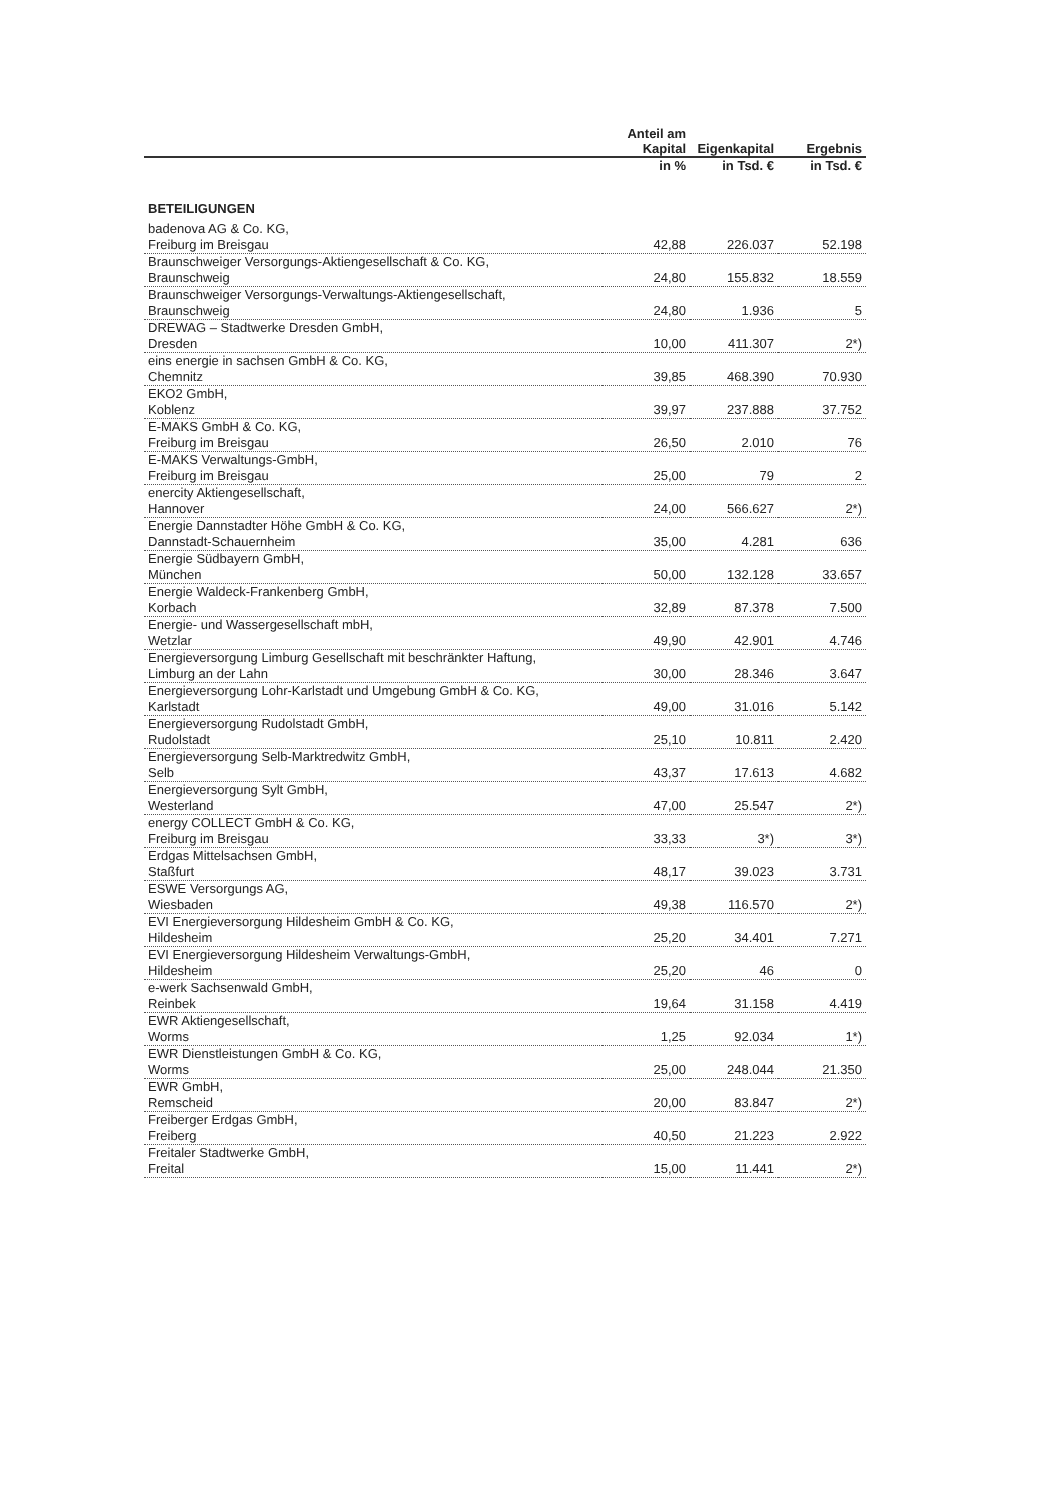| | Anteil am Kapital | Eigenkapital | Ergebnis |
| --- | --- | --- | --- |
| | in % | in Tsd. € | in Tsd. € |
| BETEILIGUNGEN | | | |
| badenova AG & Co. KG, Freiburg im Breisgau | 42,88 | 226.037 | 52.198 |
| Braunschweiger Versorgungs-Aktiengesellschaft & Co. KG, Braunschweig | 24,80 | 155.832 | 18.559 |
| Braunschweiger Versorgungs-Verwaltungs-Aktiengesellschaft, Braunschweig | 24,80 | 1.936 | 5 |
| DREWAG – Stadtwerke Dresden GmbH, Dresden | 10,00 | 411.307 | 2*) |
| eins energie in sachsen GmbH & Co. KG, Chemnitz | 39,85 | 468.390 | 70.930 |
| EKO2 GmbH, Koblenz | 39,97 | 237.888 | 37.752 |
| E-MAKS GmbH & Co. KG, Freiburg im Breisgau | 26,50 | 2.010 | 76 |
| E-MAKS Verwaltungs-GmbH, Freiburg im Breisgau | 25,00 | 79 | 2 |
| enercity Aktiengesellschaft, Hannover | 24,00 | 566.627 | 2*) |
| Energie Dannstadter Höhe GmbH & Co. KG, Dannstadt-Schauernheim | 35,00 | 4.281 | 636 |
| Energie Südbayern GmbH, München | 50,00 | 132.128 | 33.657 |
| Energie Waldeck-Frankenberg GmbH, Korbach | 32,89 | 87.378 | 7.500 |
| Energie- und Wassergesellschaft mbH, Wetzlar | 49,90 | 42.901 | 4.746 |
| Energieversorgung Limburg Gesellschaft mit beschränkter Haftung, Limburg an der Lahn | 30,00 | 28.346 | 3.647 |
| Energieversorgung Lohr-Karlstadt und Umgebung GmbH & Co. KG, Karlstadt | 49,00 | 31.016 | 5.142 |
| Energieversorgung Rudolstadt GmbH, Rudolstadt | 25,10 | 10.811 | 2.420 |
| Energieversorgung Selb-Marktredwitz GmbH, Selb | 43,37 | 17.613 | 4.682 |
| Energieversorgung Sylt GmbH, Westerland | 47,00 | 25.547 | 2*) |
| energy COLLECT GmbH & Co. KG, Freiburg im Breisgau | 33,33 | 3*) | 3*) |
| Erdgas Mittelsachsen GmbH, Staßfurt | 48,17 | 39.023 | 3.731 |
| ESWE Versorgungs AG, Wiesbaden | 49,38 | 116.570 | 2*) |
| EVI Energieversorgung Hildesheim GmbH & Co. KG, Hildesheim | 25,20 | 34.401 | 7.271 |
| EVI Energieversorgung Hildesheim Verwaltungs-GmbH, Hildesheim | 25,20 | 46 | 0 |
| e-werk Sachsenwald GmbH, Reinbek | 19,64 | 31.158 | 4.419 |
| EWR Aktiengesellschaft, Worms | 1,25 | 92.034 | 1*) |
| EWR Dienstleistungen GmbH & Co. KG, Worms | 25,00 | 248.044 | 21.350 |
| EWR GmbH, Remscheid | 20,00 | 83.847 | 2*) |
| Freiberger Erdgas GmbH, Freiberg | 40,50 | 21.223 | 2.922 |
| Freitaler Stadtwerke GmbH, Freital | 15,00 | 11.441 | 2*) |